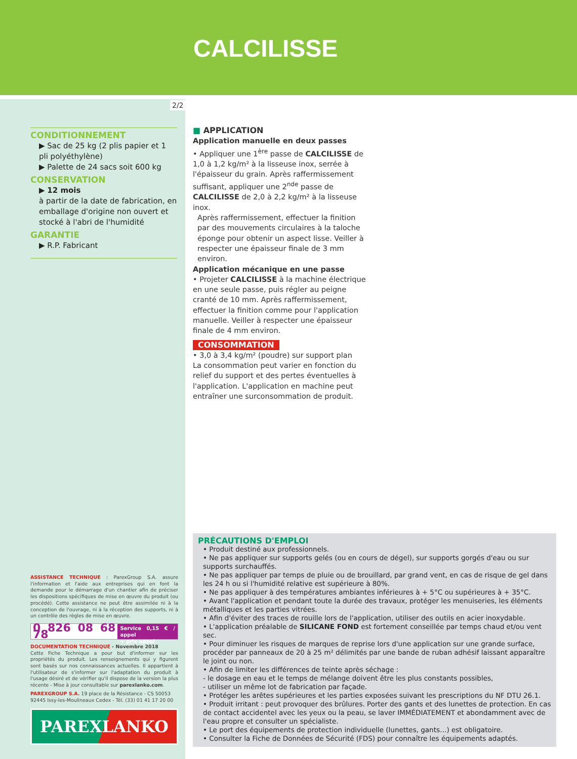CALCILISSE
2/2
CONDITIONNEMENT
▶ Sac de 25 kg (2 plis papier et 1 pli polyéthylène)
▶ Palette de 24 sacs soit 600 kg
CONSERVATION
▶ 12 mois
à partir de la date de fabrication, en emballage d'origine non ouvert et stocké à l'abri de l'humidité
GARANTIE
▶ R.P. Fabricant
■ APPLICATION
Application manuelle en deux passes
• Appliquer une 1<sup>ère</sup> passe de CALCILISSE de 1,0 à 1,2 kg/m² à la lisseuse inox, serrée à l'épaisseur du grain. Après raffermissement suffisant, appliquer une 2<sup>nde</sup> passe de CALCILISSE de 2,0 à 2,2 kg/m² à la lisseuse inox.
Après raffermissement, effectuer la finition par des mouvements circulaires à la taloche éponge pour obtenir un aspect lisse. Veiller à respecter une épaisseur finale de 3 mm environ.
Application mécanique en une passe
• Projeter CALCILISSE à la machine électrique en une seule passe, puis régler au peigne cranté de 10 mm. Après raffermissement, effectuer la finition comme pour l'application manuelle. Veiller à respecter une épaisseur finale de 4 mm environ.
CONSOMMATION
• 3,0 à 3,4 kg/m² (poudre) sur support plan
La consommation peut varier en fonction du relief du support et des pertes éventuelles à l'application. L'application en machine peut entraîner une surconsommation de produit.
PRÉCAUTIONS D'EMPLOI
• Produit destiné aux professionnels.
• Ne pas appliquer sur supports gelés (ou en cours de dégel), sur supports gorgés d'eau ou sur supports surchauffés.
• Ne pas appliquer par temps de pluie ou de brouillard, par grand vent, en cas de risque de gel dans les 24 h ou si l'humidité relative est supérieure à 80%.
• Ne pas appliquer à des températures ambiantes inférieures à + 5°C ou supérieures à + 35°C.
• Avant l'application et pendant toute la durée des travaux, protéger les menuiseries, les éléments métalliques et les parties vitrées.
• Afin d'éviter des traces de rouille lors de l'application, utiliser des outils en acier inoxydable.
• L'application préalable de SILICANE FOND est fortement conseillée par temps chaud et/ou vent sec.
• Pour diminuer les risques de marques de reprise lors d'une application sur une grande surface, procéder par panneaux de 20 à 25 m² délimités par une bande de ruban adhésif laissant apparaître le joint ou non.
• Afin de limiter les différences de teinte après séchage :
- le dosage en eau et le temps de mélange doivent être les plus constants possibles,
- utiliser un même lot de fabrication par façade.
• Protéger les arêtes supérieures et les parties exposées suivant les prescriptions du NF DTU 26.1.
• Produit irritant : peut provoquer des brûlures. Porter des gants et des lunettes de protection. En cas de contact accidentel avec les yeux ou la peau, se laver IMMÉDIATEMENT et abondamment avec de l'eau propre et consulter un spécialiste.
• Le port des équipements de protection individuelle (lunettes, gants…) est obligatoire.
• Consulter la Fiche de Données de Sécurité (FDS) pour connaître les équipements adaptés.
ASSISTANCE TECHNIQUE : ParexGroup S.A. assure l'information et l'aide aux entreprises qui en font la demande pour le démarrage d'un chantier afin de préciser les dispositions spécifiques de mise en œuvre du produit (ou procédé). Cette assistance ne peut être assimilée ni à la conception de l'ouvrage, ni à la réception des supports, ni à un contrôle des règles de mise en œuvre.
0 826 08 68 78 Service 0,15 € / appel
+ prix appel
DOCUMENTATION TECHNIQUE - Novembre 2018
Cette Fiche Technique a pour but d'informer sur les propriétés du produit. Les renseignements qui y figurent sont basés sur nos connaissances actuelles. Il appartient à l'utilisateur de s'informer sur l'adaptation du produit à l'usage désiré et de vérifier qu'il dispose de la version la plus récente - Mise à jour consultable sur parexlanko.com.
PAREXGROUP S.A. 19 place de la Résistance - CS 50053
92445 Issy-les-Moulineaux Cedex - Tél. (33) 01 41 17 20 00
PAREXLANKO